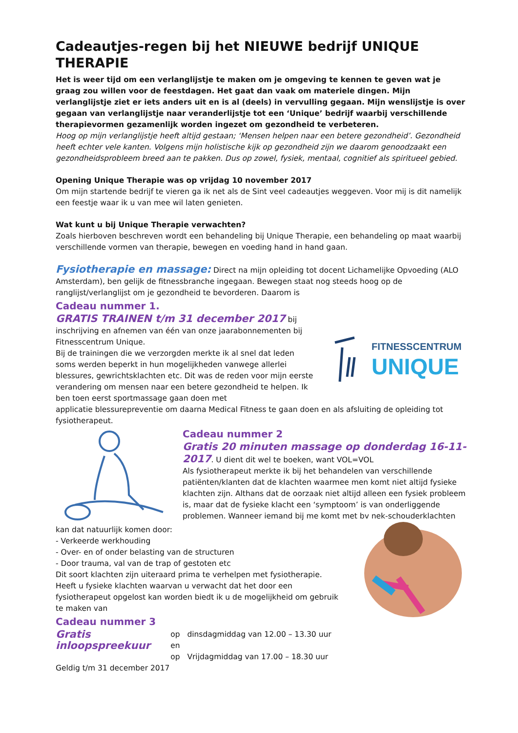Cadeautjes-regen bij het NIEUWE bedrijf UNIQUE THERAPIE
Het is weer tijd om een verlanglijstje te maken om je omgeving te kennen te geven wat je graag zou willen voor de feestdagen. Het gaat dan vaak om materiele dingen. Mijn verlanglijstje ziet er iets anders uit en is al (deels) in vervulling gegaan. Mijn wenslijstje is over gegaan van verlanglijstje naar veranderlijstje tot een ‘Unique’ bedrijf waarbij verschillende therapievormen gezamenlijk worden ingezet om gezondheid te verbeteren.
Hoog op mijn verlanglijstje heeft altijd gestaan; ‘Mensen helpen naar een betere gezondheid’. Gezondheid heeft echter vele kanten. Volgens mijn holistische kijk op gezondheid zijn we daarom genoodzaakt een gezondheidsprobleem breed aan te pakken. Dus op zowel, fysiek, mentaal, cognitief als spiritueel gebied.
Opening Unique Therapie was op vrijdag 10 november 2017
Om mijn startende bedrijf te vieren ga ik net als de Sint veel cadeautjes weggeven. Voor mij is dit namelijk een feestje waar ik u van mee wil laten genieten.
Wat kunt u bij Unique Therapie verwachten?
Zoals hierboven beschreven wordt een behandeling bij Unique Therapie, een behandeling op maat waarbij verschillende vormen van therapie, bewegen en voeding hand in hand gaan.
Fysiotherapie en massage: Direct na mijn opleiding tot docent Lichamelijke Opvoeding (ALO Amsterdam), ben gelijk de fitnessbranche ingegaan. Bewegen staat nog steeds hoog op de ranglijst/verlanglijst om je gezondheid te bevorderen. Daarom is
Cadeau nummer 1.
GRATIS TRAINEN t/m 31 december 2017 bij inschrijving en afnemen van één van onze jaarabonnementen bij Fitnesscentrum Unique.
Bij de trainingen die we verzorgden merkte ik al snel dat leden soms werden beperkt in hun mogelijkheden vanwege allerlei blessures, gewrichtsklachten etc. Dit was de reden voor mijn eerste verandering om mensen naar een betere gezondheid te helpen. Ik ben toen eerst sportmassage gaan doen met
FITNESSCENTRUM
UNIQUE
applicatie blessurepreventie om daarna Medical Fitness te gaan doen en als afsluiting de opleiding tot fysiotherapeut.
Cadeau nummer 2
Gratis 20 minuten massage op donderdag 16-11-2017. U dient dit wel te boeken, want VOL=VOL
Als fysiotherapeut merkte ik bij het behandelen van verschillende patiënten/klanten dat de klachten waarmee men komt niet altijd fysieke klachten zijn. Althans dat de oorzaak niet altijd alleen een fysiek probleem is, maar dat de fysieke klacht een ‘symptoom’ is van onderliggende problemen. Wanneer iemand bij me komt met bv nek-schouderklachten
kan dat natuurlijk komen door:
- Verkeerde werkhouding
- Over- en of onder belasting van de structuren
- Door trauma, val van de trap of gestoten etc
Dit soort klachten zijn uiteraard prima te verhelpen met fysiotherapie.
Heeft u fysieke klachten waarvan u verwacht dat het door een fysiotherapeut opgelost kan worden biedt ik u de mogelijkheid om gebruik te maken van
Cadeau nummer 3
Gratis inloopspreekuur
op dinsdagmiddag van 12.00 – 13.30 uur en
op Vrijdagmiddag van 17.00 – 18.30 uur
Geldig t/m 31 december 2017